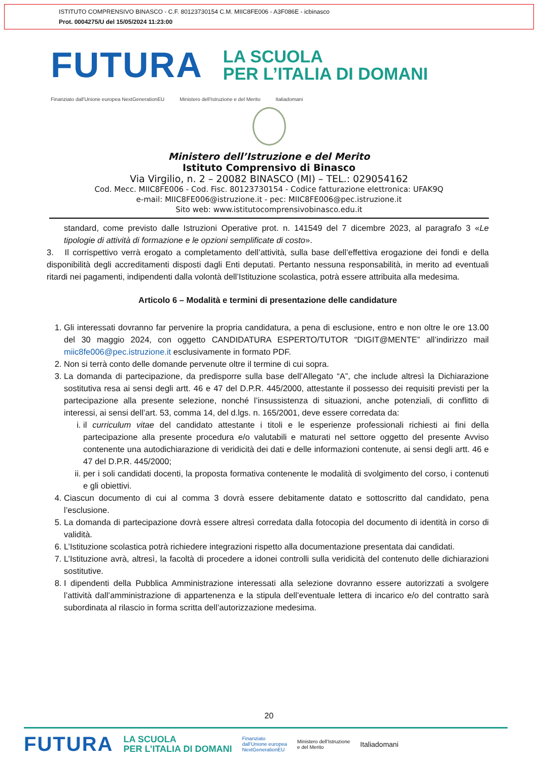ISTITUTO COMPRENSIVO BINASCO - C.F. 80123730154 C.M. MIIC8FE006 - A3F086E - icbinasco
Prot. 0004275/U del 15/05/2024 11:23:00
FUTURA LA SCUOLA
PER L’ITALIA DI DOMANI
Finanziato dall'Unione europea NextGenerationEU Ministero dell'Istruzione e del Merito Italiadomani
Ministero dell’Istruzione e del Merito
Istituto Comprensivo di Binasco
Via Virgilio, n. 2 – 20082 BINASCO (MI) – TEL.: 029054162
Cod. Mecc. MIIC8FE006 - Cod. Fisc. 80123730154 - Codice fatturazione elettronica: UFAK9Q
e-mail: MIIC8FE006@istruzione.it - pec: MIIC8FE006@pec.istruzione.it
Sito web: www.istitutocomprensivobinasco.edu.it
standard, come previsto dalle Istruzioni Operative prot. n. 141549 del 7 dicembre 2023, al paragrafo 3 «Le tipologie di attività di formazione e le opzioni semplificate di costo».
3. Il corrispettivo verrà erogato a completamento dell’attività, sulla base dell’effettiva erogazione dei fondi e della disponibilità degli accreditamenti disposti dagli Enti deputati. Pertanto nessuna responsabilità, in merito ad eventuali ritardi nei pagamenti, indipendenti dalla volontà dell’Istituzione scolastica, potrà essere attribuita alla medesima.
Articolo 6 – Modalità e termini di presentazione delle candidature
1. Gli interessati dovranno far pervenire la propria candidatura, a pena di esclusione, entro e non oltre le ore 13.00 del 30 maggio 2024, con oggetto CANDIDATURA ESPERTO/TUTOR “DIGIT@MENTE” all’indirizzo mail miic8fe006@pec.istruzione.it esclusivamente in formato PDF.
2. Non si terrà conto delle domande pervenute oltre il termine di cui sopra.
3. La domanda di partecipazione, da predisporre sulla base dell’Allegato “A”, che include altresì la Dichiarazione sostitutiva resa ai sensi degli artt. 46 e 47 del D.P.R. 445/2000, attestante il possesso dei requisiti previsti per la partecipazione alla presente selezione, nonché l’insussistenza di situazioni, anche potenziali, di conflitto di interessi, ai sensi dell’art. 53, comma 14, del d.lgs. n. 165/2001, deve essere corredata da:
i. il curriculum vitae del candidato attestante i titoli e le esperienze professionali richiesti ai fini della partecipazione alla presente procedura e/o valutabili e maturati nel settore oggetto del presente Avviso contenente una autodichiarazione di veridicità dei dati e delle informazioni contenute, ai sensi degli artt. 46 e 47 del D.P.R. 445/2000;
ii. per i soli candidati docenti, la proposta formativa contenente le modalità di svolgimento del corso, i contenuti e gli obiettivi.
4. Ciascun documento di cui al comma 3 dovrà essere debitamente datato e sottoscritto dal candidato, pena l’esclusione.
5. La domanda di partecipazione dovrà essere altresì corredata dalla fotocopia del documento di identità in corso di validità.
6. L’Istituzione scolastica potrà richiedere integrazioni rispetto alla documentazione presentata dai candidati.
7. L’Istituzione avrà, altresì, la facoltà di procedere a idonei controlli sulla veridicità del contenuto delle dichiarazioni sostitutive.
8. I dipendenti della Pubblica Amministrazione interessati alla selezione dovranno essere autorizzati a svolgere l’attività dall’amministrazione di appartenenza e la stipula dell’eventuale lettera di incarico e/o del contratto sarà subordinata al rilascio in forma scritta dell’autorizzazione medesima.
20
FUTURA LA SCUOLA
PER L’ITALIA DI DOMANI Finanziato
dall'Unione europea
NextGenerationEU Ministero dell'Istruzione
e del Merito Italiadomani